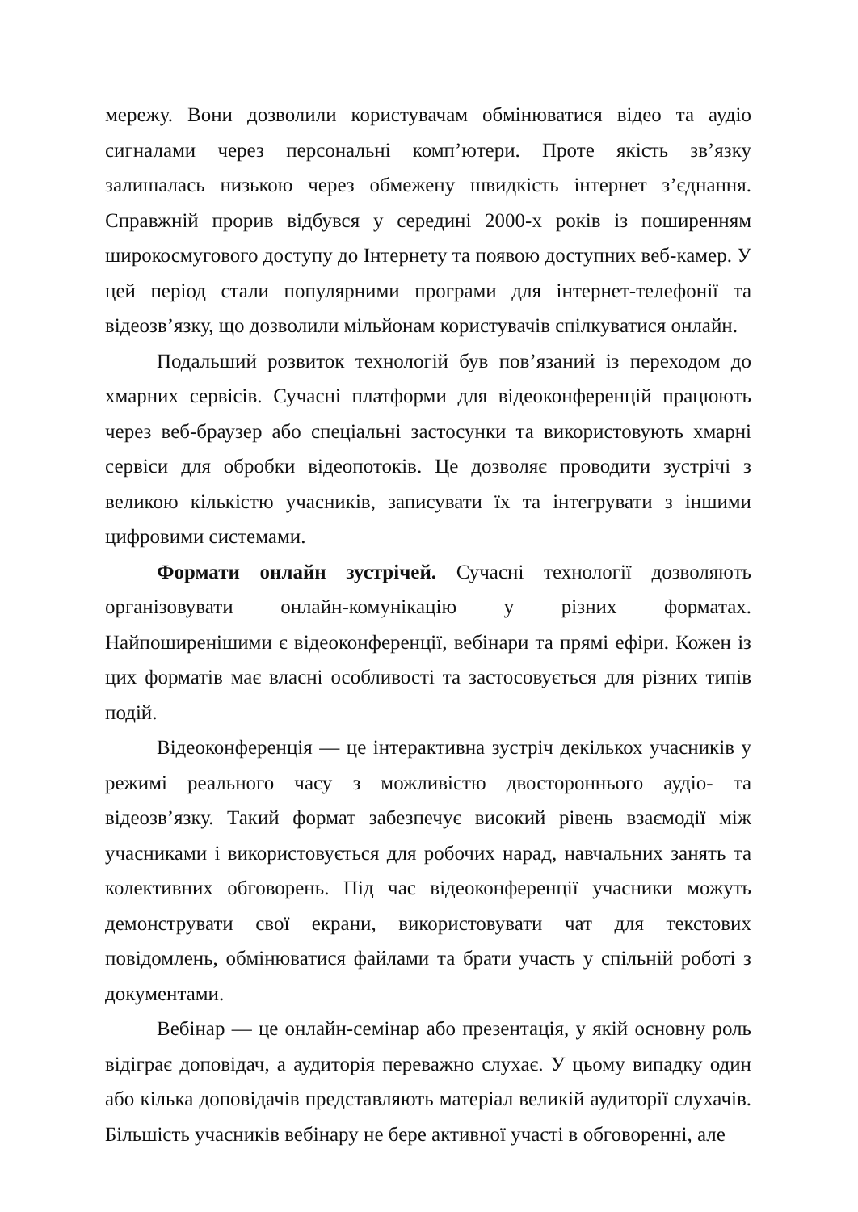мережу. Вони дозволили користувачам обмінюватися відео та аудіо сигналами через персональні комп’ютери. Проте якість зв’язку залишалась низькою через обмежену швидкість інтернет з’єднання. Справжній прорив відбувся у середині 2000-х років із поширенням широкосмугового доступу до Інтернету та появою доступних веб-камер. У цей період стали популярними програми для інтернет-телефонії та відеозв’язку, що дозволили мільйонам користувачів спілкуватися онлайн.
Подальший розвиток технологій був пов’язаний із переходом до хмарних сервісів. Сучасні платформи для відеоконференцій працюють через веб-браузер або спеціальні застосунки та використовують хмарні сервіси для обробки відеопотоків. Це дозволяє проводити зустрічі з великою кількістю учасників, записувати їх та інтегрувати з іншими цифровими системами.
Формати онлайн зустрічей. Сучасні технології дозволяють організовувати онлайн-комунікацію у різних форматах. Найпоширенішими є відеоконференції, вебінари та прямі ефіри. Кожен із цих форматів має власні особливості та застосовується для різних типів подій.
Відеоконференція — це інтерактивна зустріч декількох учасників у режимі реального часу з можливістю двостороннього аудіо- та відеозв’язку. Такий формат забезпечує високий рівень взаємодії між учасниками і використовується для робочих нарад, навчальних занять та колективних обговорень. Під час відеоконференції учасники можуть демонструвати свої екрани, використовувати чат для текстових повідомлень, обмінюватися файлами та брати участь у спільній роботі з документами.
Вебінар — це онлайн-семінар або презентація, у якій основну роль відіграє доповідач, а аудиторія переважно слухає. У цьому випадку один або кілька доповідачів представляють матеріал великій аудиторії слухачів. Більшість учасників вебінару не бере активної участі в обговоренні, але